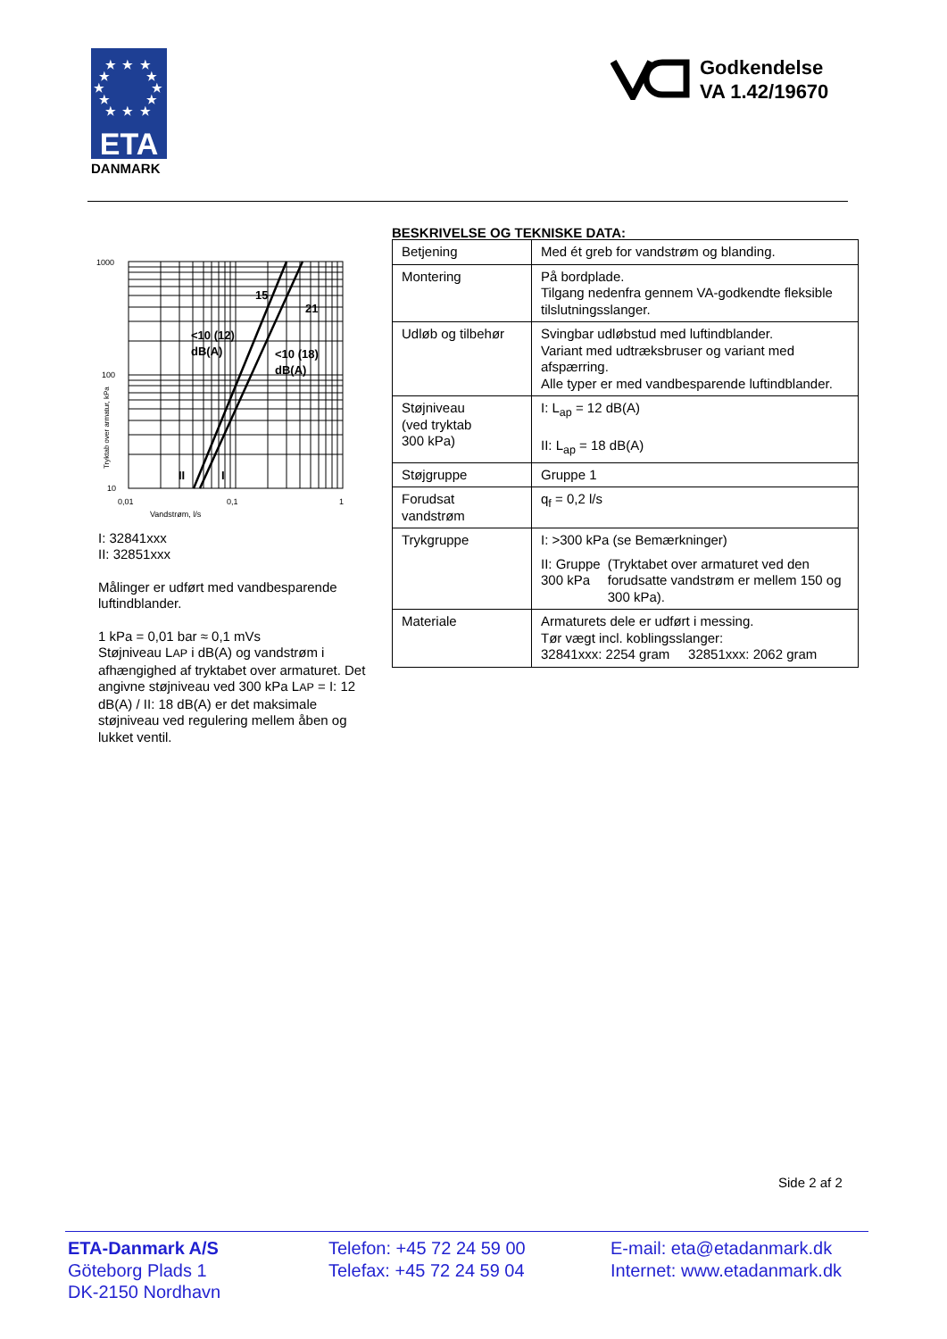★ ★ ★
★ ★
★ ★
★ ★
★ ★ ★
ETA
DANMARK
Godkendelse
VA 1.42/19670
1000
100
10
0,01
0,1
1
Vandstrøm, l/s
Tryktab over armatur, kPa
15
21
<10 (12)
dB(A)
<10 (18)
dB(A)
II
I
I: 32841xxx
II: 32851xxx
Målinger er udført med vandbesparende luftindblander.
1 kPa = 0,01 bar ≈ 0,1 mVs
Støjniveau LAP i dB(A) og vandstrøm i afhængighed af tryktabet over armaturet. Det angivne støjniveau ved 300 kPa LAP = I: 12 dB(A) / II: 18 dB(A) er det maksimale støjniveau ved regulering mellem åben og lukket ventil.
BESKRIVELSE OG TEKNISKE DATA:
| Betjening | Med ét greb for vandstrøm og blanding. |
| Montering | På bordplade. Tilgang nedenfra gennem VA-godkendte fleksible tilslutningsslanger. |
| Udløb og tilbehør | Svingbar udløbstud med luftindblander. Variant med udtræksbruser og variant med afspærring. Alle typer er med vandbesparende luftindblander. |
| Støjniveau (ved tryktab 300 kPa) | I: L<sub>ap</sub> = 12 dB(A) II: L<sub>ap</sub> = 18 dB(A) |
| Støjgruppe | Gruppe 1 |
| Forudsat vandstrøm | q<sub>f</sub> = 0,2 l/s |
| Trykgruppe | I: >300 kPa (se Bemærkninger) II: Gruppe 300 kPa (Tryktabet over armaturet ved den forudsatte vandstrøm er mellem 150 og 300 kPa). |
| Materiale | Armaturets dele er udført i messing. Tør vægt incl. koblingsslanger: 32841xxx: 2254 gram 32851xxx: 2062 gram |
Side 2 af 2
ETA-Danmark A/S
Göteborg Plads 1
DK-2150 Nordhavn
Telefon: +45 72 24 59 00
Telefax: +45 72 24 59 04
E-mail: eta@etadanmark.dk
Internet: www.etadanmark.dk